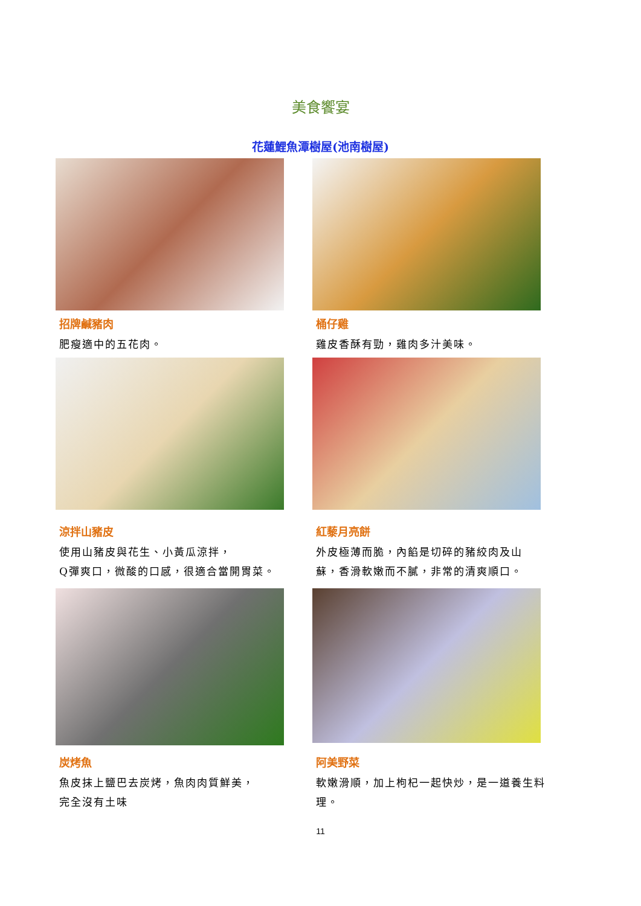美食饗宴
花蓮鯉魚潭樹屋(池南樹屋)
招牌鹹豬肉
肥瘦適中的五花肉。
桶仔雞
雞皮香酥有勁，雞肉多汁美味。
涼拌山豬皮
使用山豬皮與花生、小黃瓜涼拌，
Q彈爽口，微酸的口感，很適合當開胃菜。
紅藜月亮餅
外皮極薄而脆，內餡是切碎的豬絞肉及山
蘇，香滑軟嫩而不膩，非常的清爽順口。
炭烤魚
魚皮抹上鹽巴去炭烤，魚肉肉質鮮美，
完全沒有土味
阿美野菜
軟嫩滑順，加上枸杞一起快炒，是一道養生料理。
11